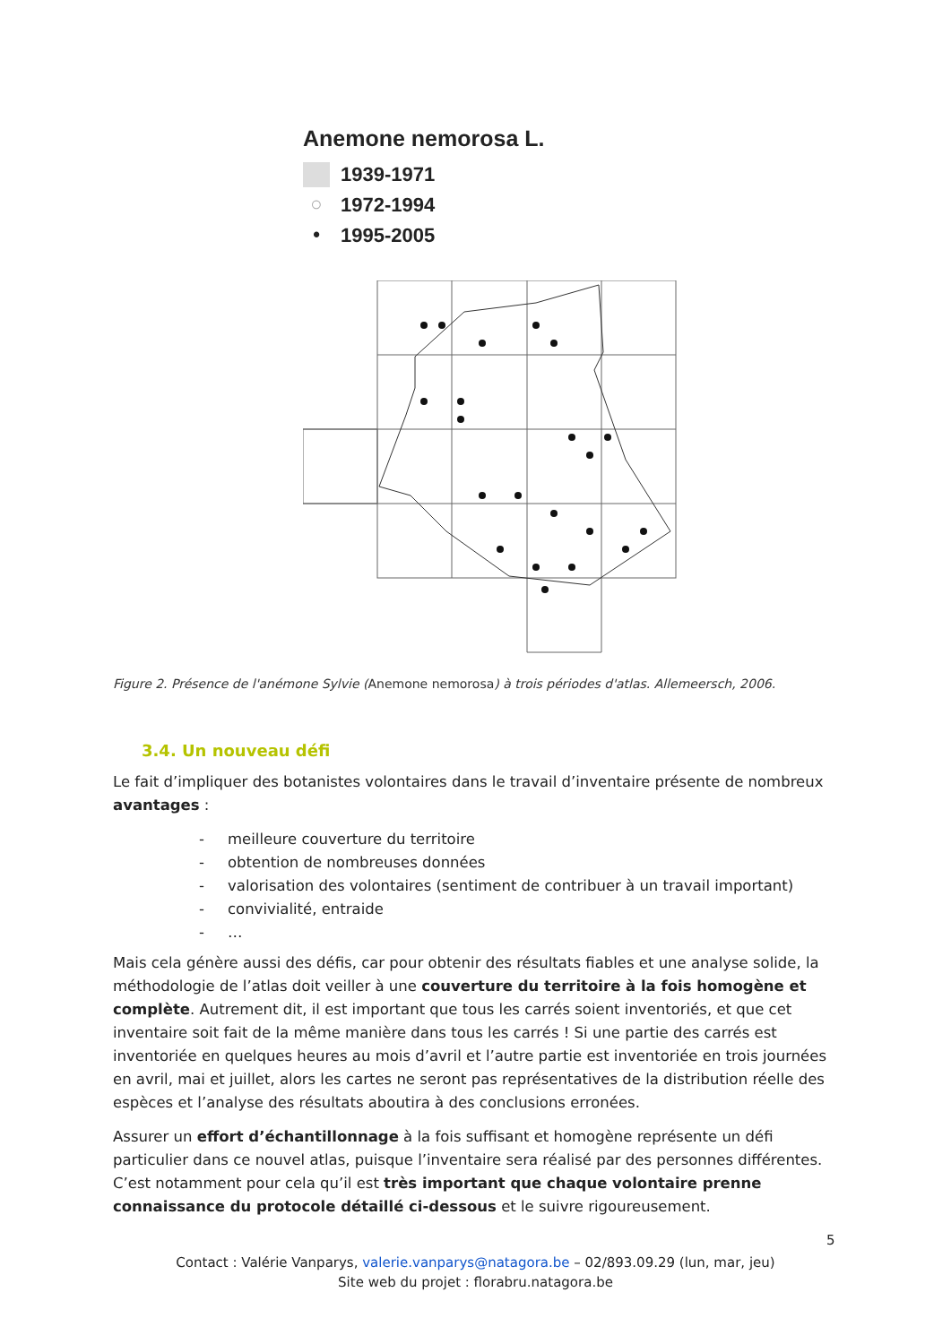Anemone nemorosa L.
1939-1971
○ 1972-1994
• 1995-2005
Figure 2. Présence de l'anémone Sylvie (Anemone nemorosa) à trois périodes d'atlas. Allemeersch, 2006.
3.4. Un nouveau défi
Le fait d’impliquer des botanistes volontaires dans le travail d’inventaire présente de nombreux avantages :
- meilleure couverture du territoire
- obtention de nombreuses données
- valorisation des volontaires (sentiment de contribuer à un travail important)
- convivialité, entraide
- …
Mais cela génère aussi des défis, car pour obtenir des résultats fiables et une analyse solide, la méthodologie de l’atlas doit veiller à une couverture du territoire à la fois homogène et complète. Autrement dit, il est important que tous les carrés soient inventoriés, et que cet inventaire soit fait de la même manière dans tous les carrés ! Si une partie des carrés est inventoriée en quelques heures au mois d’avril et l’autre partie est inventoriée en trois journées en avril, mai et juillet, alors les cartes ne seront pas représentatives de la distribution réelle des espèces et l’analyse des résultats aboutira à des conclusions erronées.
Assurer un effort d’échantillonnage à la fois suffisant et homogène représente un défi particulier dans ce nouvel atlas, puisque l’inventaire sera réalisé par des personnes différentes. C’est notamment pour cela qu’il est très important que chaque volontaire prenne connaissance du protocole détaillé ci-dessous et le suivre rigoureusement.
5
Contact : Valérie Vanparys, valerie.vanparys@natagora.be – 02/893.09.29 (lun, mar, jeu)
Site web du projet : florabru.natagora.be